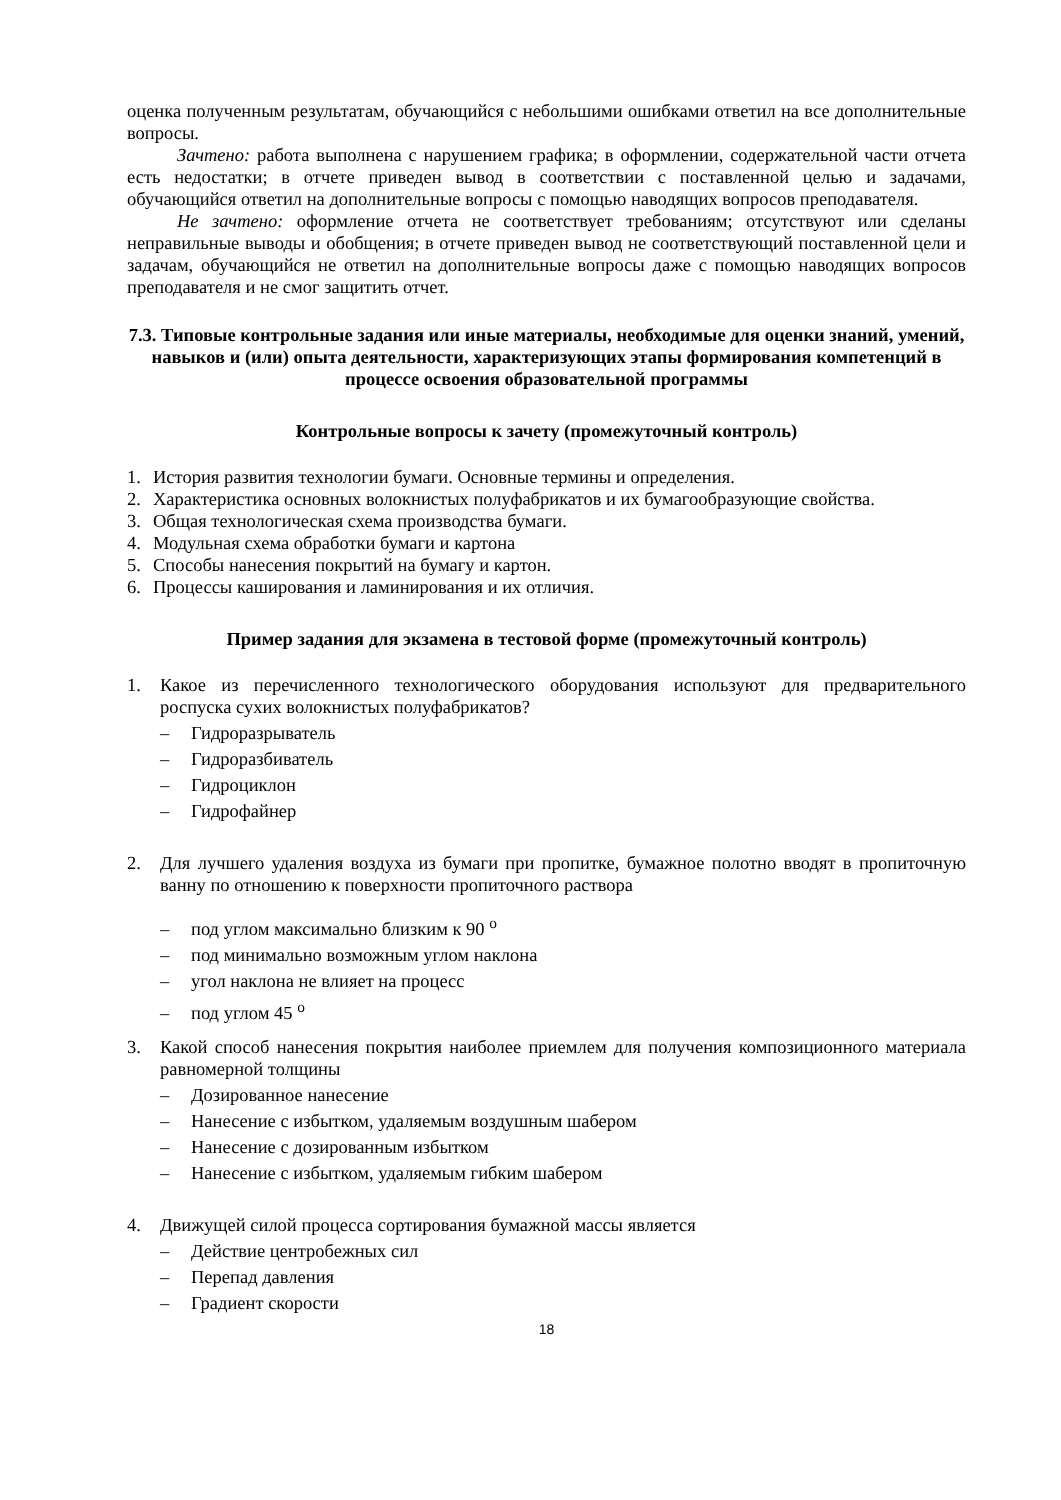оценка полученным результатам, обучающийся с небольшими ошибками ответил на все дополнительные вопросы.
Зачтено: работа выполнена с нарушением графика; в оформлении, содержательной части отчета есть недостатки; в отчете приведен вывод в соответствии с поставленной целью и задачами, обучающийся ответил на дополнительные вопросы с помощью наводящих вопросов преподавателя.
Не зачтено: оформление отчета не соответствует требованиям; отсутствуют или сделаны неправильные выводы и обобщения; в отчете приведен вывод не соответствующий поставленной цели и задачам, обучающийся не ответил на дополнительные вопросы даже с помощью наводящих вопросов преподавателя и не смог защитить отчет.
7.3. Типовые контрольные задания или иные материалы, необходимые для оценки знаний, умений, навыков и (или) опыта деятельности, характеризующих этапы формирования компетенций в процессе освоения образовательной программы
Контрольные вопросы к зачету (промежуточный контроль)
1. История развития технологии бумаги. Основные термины и определения.
2. Характеристика основных волокнистых полуфабрикатов и их бумагообразующие свойства.
3. Общая технологическая схема производства бумаги.
4. Модульная схема обработки бумаги и картона
5. Способы нанесения покрытий на бумагу и картон.
6. Процессы каширования и ламинирования и их отличия.
Пример задания для экзамена в тестовой форме (промежуточный контроль)
1. Какое из перечисленного технологического оборудования используют для предварительного роспуска сухих волокнистых полуфабрикатов?
– Гидроразрыватель
– Гидроразбиватель
– Гидроциклон
– Гидрофайнер
2. Для лучшего удаления воздуха из бумаги при пропитке, бумажное полотно вводят в пропиточную ванну по отношению к поверхности пропиточного раствора
– под углом максимально близким к 90 <sup>о</sup>
– под минимально возможным углом наклона
– угол наклона не влияет на процесс
– под углом 45 <sup>о</sup>
3. Какой способ нанесения покрытия наиболее приемлем для получения композиционного материала равномерной толщины
– Дозированное нанесение
– Нанесение с избытком, удаляемым воздушным шабером
– Нанесение с дозированным избытком
– Нанесение с избытком, удаляемым гибким шабером
4. Движущей силой процесса сортирования бумажной массы является
– Действие центробежных сил
– Перепад давления
– Градиент скорости
18